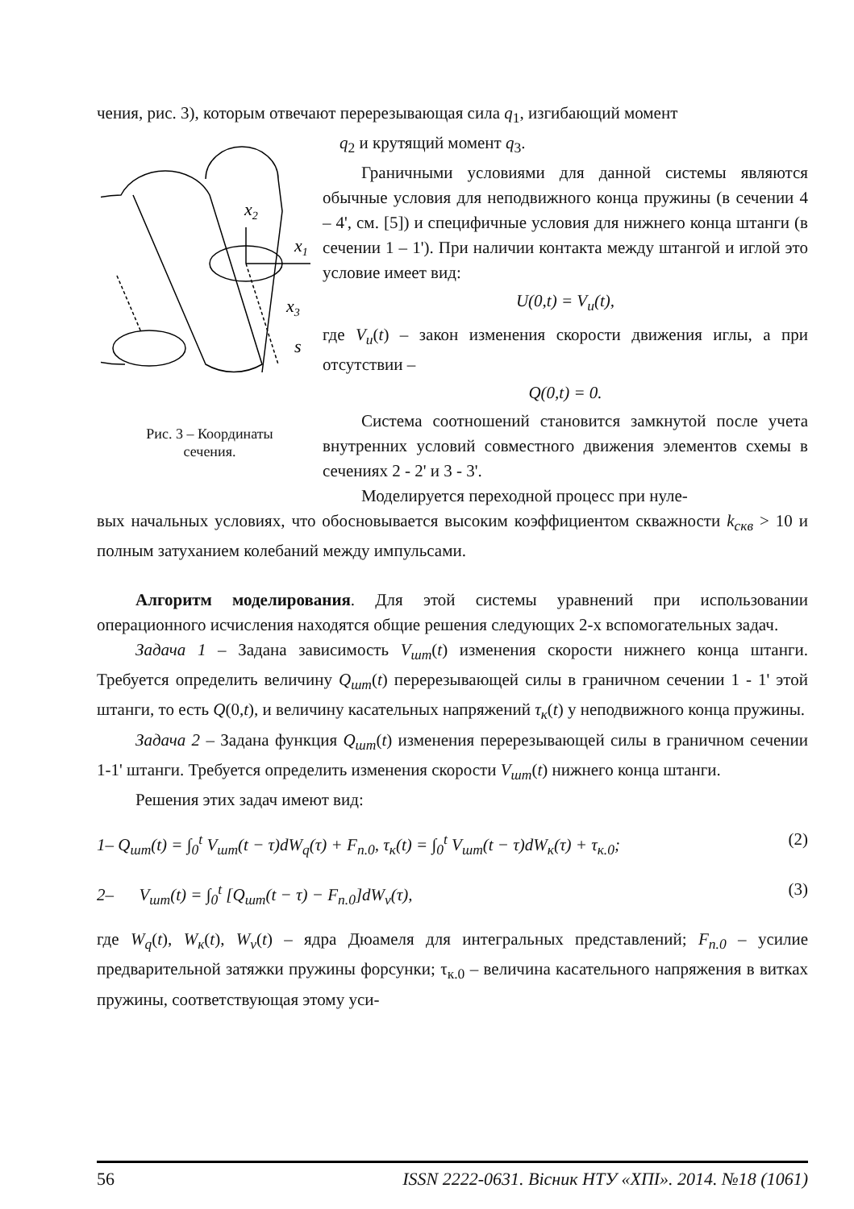чения, рис. 3), которым отвечают перерезывающая сила q<sub>1</sub>, изгибающий момент
x2
x1
x3
s
Рис. 3 – Координаты
сечения.
q<sub>2</sub> и крутящий момент q<sub>3</sub>.
Граничными условиями для данной системы являются обычные условия для неподвижного конца пружины (в сечении 4 – 4', см. [5]) и специфичные условия для нижнего конца штанги (в сечении 1 – 1'). При наличии контакта между штангой и иглой это условие имеет вид:
U(0,t) = V<sub>u</sub>(t),
где V<sub>u</sub>(t) – закон изменения скорости движения иглы, а при отсутствии –
Q(0,t) = 0.
Система соотношений становится замкнутой после учета внутренних условий совместного движения элементов схемы в сечениях 2 - 2' и 3 - 3'.
Моделируется переходной процесс при нуле-
вых начальных условиях, что обосновывается высоким коэффициентом скважности k<sub>скв</sub> > 10 и полным затуханием колебаний между импульсами.
Алгоритм моделирования. Для этой системы уравнений при использовании операционного исчисления находятся общие решения следующих 2-х вспомогательных задач.
Задача 1 – Задана зависимость V<sub>шт</sub>(t) изменения скорости нижнего конца штанги. Требуется определить величину Q<sub>шт</sub>(t) перерезывающей силы в граничном сечении 1 - 1' этой штанги, то есть Q(0,t), и величину касательных напряжений τ<sub>к</sub>(t) у неподвижного конца пружины.
Задача 2 – Задана функция Q<sub>шт</sub>(t) изменения перерезывающей силы в граничном сечении 1-1' штанги. Требуется определить изменения скорости V<sub>шт</sub>(t) нижнего конца штанги.
Решения этих задач имеют вид:
1– Q<sub>шт</sub>(t) = ∫<sub>0</sub><sup>t</sup> V<sub>шт</sub>(t − τ)dW<sub>q</sub>(τ) + F<sub>п.0</sub>, τ<sub>к</sub>(t) = ∫<sub>0</sub><sup>t</sup> V<sub>шт</sub>(t − τ)dW<sub>к</sub>(τ) + τ<sub>к.0</sub>; (2)
2– V<sub>шт</sub>(t) = ∫<sub>0</sub><sup>t</sup> [Q<sub>шт</sub>(t − τ) − F<sub>п.0</sub>]dW<sub>v</sub>(τ), (3)
где W<sub>q</sub>(t), W<sub>к</sub>(t), W<sub>v</sub>(t) – ядра Дюамеля для интегральных представлений; F<sub>п.0</sub> – усилие предварительной затяжки пружины форсунки; τ<sub>к.0</sub> – величина касательного напряжения в витках пружины, соответствующая этому уси-
56 ISSN 2222-0631. Вісник НТУ «ХПІ». 2014. №18 (1061)